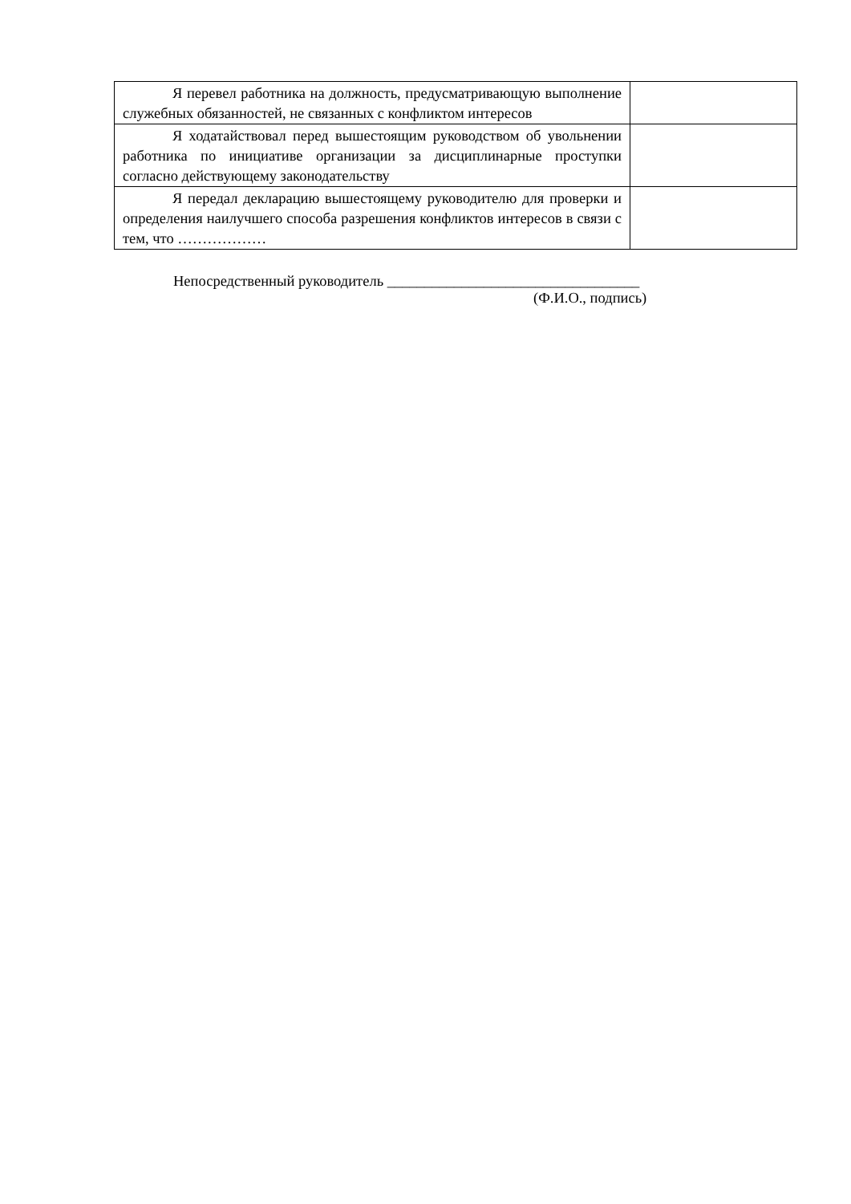| Я перевел работника на должность, предусматривающую выполнение служебных обязанностей, не связанных с конфликтом интересов | |
| Я ходатайствовал перед вышестоящим руководством об увольнении работника по инициативе организации за дисциплинарные проступки согласно действующему законодательству | |
| Я передал декларацию вышестоящему руководителю для проверки и определения наилучшего способа разрешения конфликтов интересов в связи с тем, что ……………… | |
Непосредственный руководитель __________________________________
(Ф.И.О., подпись)